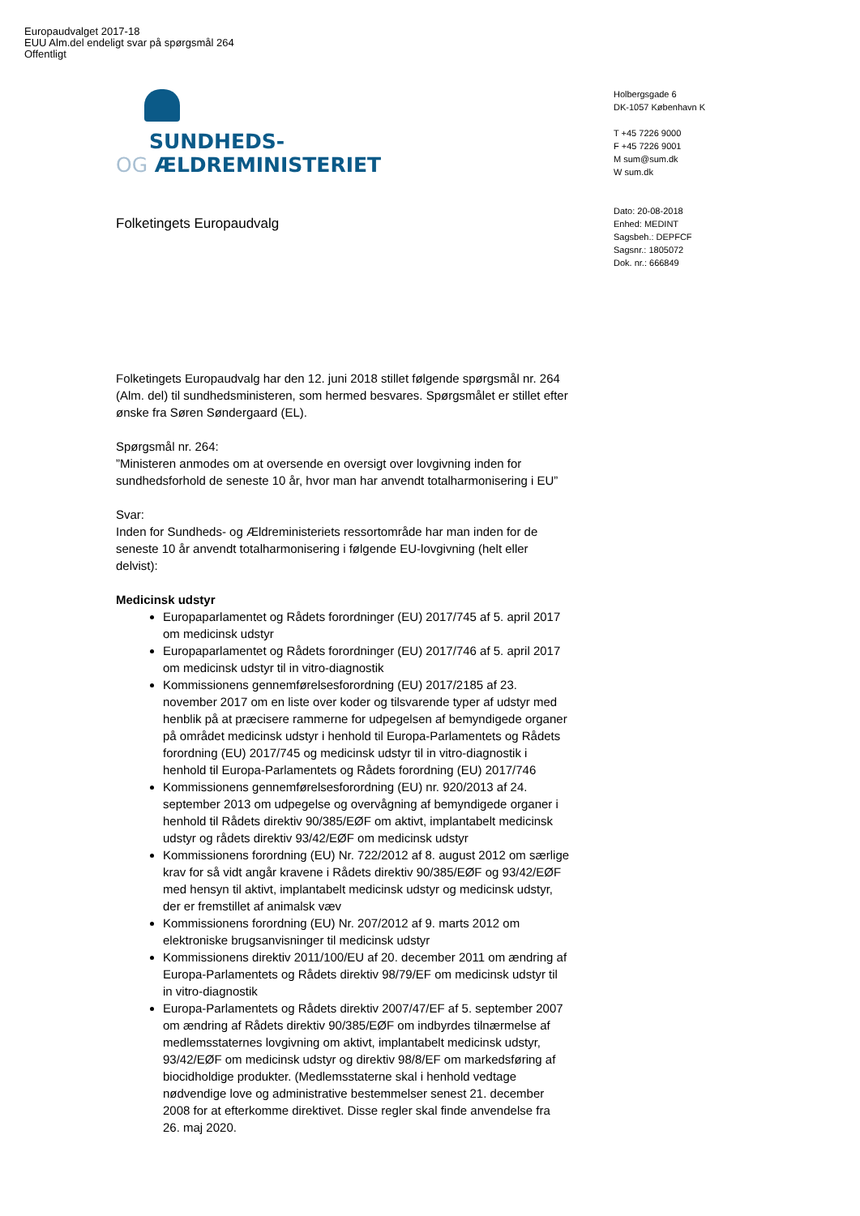Europaudvalget 2017-18
EUU Alm.del endeligt svar på spørgsmål 264
Offentligt
SUNDHEDS-
OG ÆLDREMINISTERIET
Holbergsgade 6
DK-1057 København K
T +45 7226 9000
F +45 7226 9001
M sum@sum.dk
W sum.dk
Dato: 20-08-2018
Enhed: MEDINT
Sagsbeh.: DEPFCF
Sagsnr.: 1805072
Dok. nr.: 666849
Folketingets Europaudvalg
Folketingets Europaudvalg har den 12. juni 2018 stillet følgende spørgsmål nr. 264 (Alm. del) til sundhedsministeren, som hermed besvares. Spørgsmålet er stillet efter ønske fra Søren Søndergaard (EL).
Spørgsmål nr. 264:
”Ministeren anmodes om at oversende en oversigt over lovgivning inden for sundhedsforhold de seneste 10 år, hvor man har anvendt totalharmonisering i EU”
Svar:
Inden for Sundheds- og Ældreministeriets ressortområde har man inden for de seneste 10 år anvendt totalharmonisering i følgende EU-lovgivning (helt eller delvist):
Medicinsk udstyr
Europaparlamentet og Rådets forordninger (EU) 2017/745 af 5. april 2017 om medicinsk udstyr
Europaparlamentet og Rådets forordninger (EU) 2017/746 af 5. april 2017 om medicinsk udstyr til in vitro-diagnostik
Kommissionens gennemførelsesforordning (EU) 2017/2185 af 23. november 2017 om en liste over koder og tilsvarende typer af udstyr med henblik på at præcisere rammerne for udpegelsen af bemyndigede organer på området medicinsk udstyr i henhold til Europa-Parlamentets og Rådets forordning (EU) 2017/745 og medicinsk udstyr til in vitro-diagnostik i henhold til Europa-Parlamentets og Rådets forordning (EU) 2017/746
Kommissionens gennemførelsesforordning (EU) nr. 920/2013 af 24. september 2013 om udpegelse og overvågning af bemyndigede organer i henhold til Rådets direktiv 90/385/EØF om aktivt, implantabelt medicinsk udstyr og rådets direktiv 93/42/EØF om medicinsk udstyr
Kommissionens forordning (EU) Nr. 722/2012 af 8. august 2012 om særlige krav for så vidt angår kravene i Rådets direktiv 90/385/EØF og 93/42/EØF med hensyn til aktivt, implantabelt medicinsk udstyr og medicinsk udstyr, der er fremstillet af animalsk væv
Kommissionens forordning (EU) Nr. 207/2012 af 9. marts 2012 om elektroniske brugsanvisninger til medicinsk udstyr
Kommissionens direktiv 2011/100/EU af 20. december 2011 om ændring af Europa-Parlamentets og Rådets direktiv 98/79/EF om medicinsk udstyr til in vitro-diagnostik
Europa-Parlamentets og Rådets direktiv 2007/47/EF af 5. september 2007 om ændring af Rådets direktiv 90/385/EØF om indbyrdes tilnærmelse af medlemsstaternes lovgivning om aktivt, implantabelt medicinsk udstyr, 93/42/EØF om medicinsk udstyr og direktiv 98/8/EF om markedsføring af biocidholdige produkter. (Medlemsstaterne skal i henhold vedtage nødvendige love og administrative bestemmelser senest 21. december 2008 for at efterkomme direktivet. Disse regler skal finde anvendelse fra 26. maj 2020.